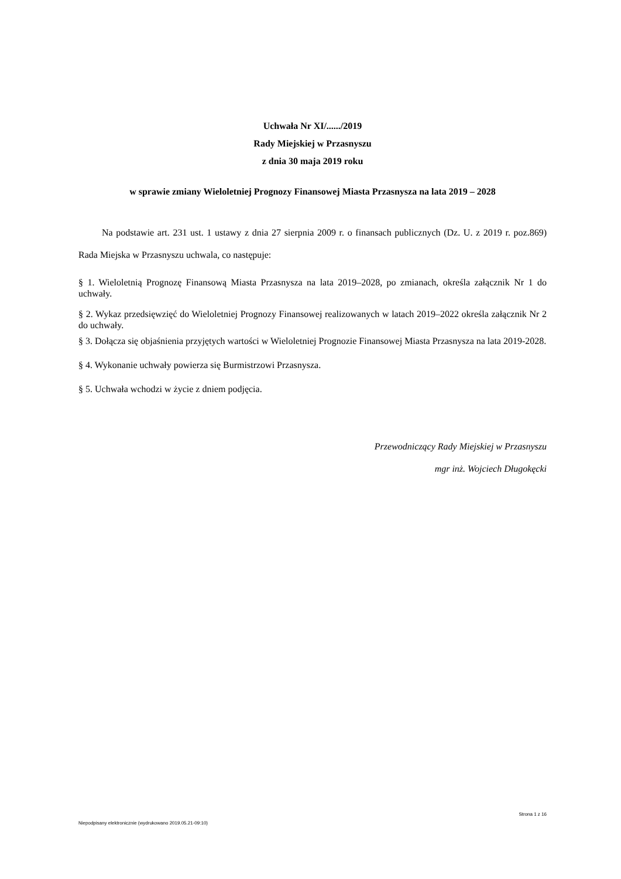Uchwała Nr XI/....../2019
Rady Miejskiej w Przasnyszu
z dnia 30 maja 2019 roku
w sprawie zmiany Wieloletniej Prognozy Finansowej Miasta Przasnysza na lata 2019 – 2028
Na podstawie art. 231 ust. 1 ustawy z dnia 27 sierpnia 2009 r. o finansach publicznych (Dz. U. z 2019 r. poz.869) Rada Miejska w Przasnyszu uchwala, co następuje:
§ 1. Wieloletnią Prognozę Finansową Miasta Przasnysza na lata 2019–2028, po zmianach, określa załącznik Nr 1 do uchwały.
§ 2. Wykaz przedsięwzięć do Wieloletniej Prognozy Finansowej realizowanych w latach 2019–2022 określa załącznik Nr 2 do uchwały.
§ 3. Dołącza się objaśnienia przyjętych wartości w Wieloletniej Prognozie Finansowej Miasta Przasnysza na lata 2019-2028.
§ 4. Wykonanie uchwały powierza się Burmistrzowi Przasnysza.
§ 5. Uchwała wchodzi w życie z dniem podjęcia.
Przewodniczący Rady Miejskiej w Przasnyszu
mgr inż. Wojciech Długokęcki
Strona 1 z 16
Niepodpisany elektronicznie (wydrukowano 2019.05.21-09:10)